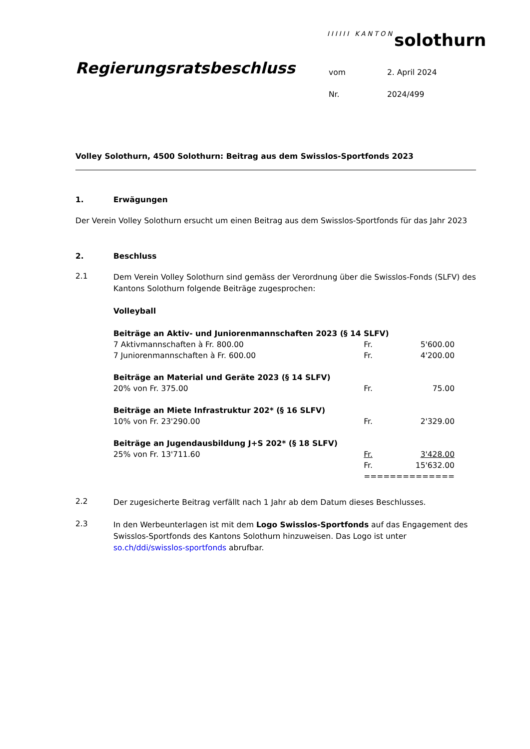IIIIII KANTON solothurn
Regierungsratsbeschluss
| vom | 2. April 2024 |
| Nr. | 2024/499 |
Volley Solothurn, 4500 Solothurn: Beitrag aus dem Swisslos-Sportfonds 2023
1. Erwägungen
Der Verein Volley Solothurn ersucht um einen Beitrag aus dem Swisslos-Sportfonds für das Jahr 2023
2. Beschluss
2.1
Dem Verein Volley Solothurn sind gemäss der Verordnung über die Swisslos-Fonds (SLFV) des Kantons Solothurn folgende Beiträge zugesprochen:
Volleyball
| Beiträge an Aktiv- und Juniorenmannschaften 2023 (§ 14 SLFV) | | |
| 7 Aktivmannschaften à Fr. 800.00 | Fr. | 5'600.00 |
| 7 Juniorenmannschaften à Fr. 600.00 | Fr. | 4'200.00 |
| Beiträge an Material und Geräte 2023 (§ 14 SLFV) | | |
| 20% von Fr. 375.00 | Fr. | 75.00 |
| Beiträge an Miete Infrastruktur 202* (§ 16 SLFV) | | |
| 10% von Fr. 23'290.00 | Fr. | 2'329.00 |
| Beiträge an Jugendausbildung J+S 202* (§ 18 SLFV) | | |
| 25% von Fr. 13'711.60 | Fr. | 3'428.00 |
| | Fr. | 15'632.00 |
| | ============== | |
2.2
Der zugesicherte Beitrag verfällt nach 1 Jahr ab dem Datum dieses Beschlusses.
2.3
In den Werbeunterlagen ist mit dem Logo Swisslos-Sportfonds auf das Engagement des Swisslos-Sportfonds des Kantons Solothurn hinzuweisen. Das Logo ist unter so.ch/ddi/swisslos-sportfonds abrufbar.